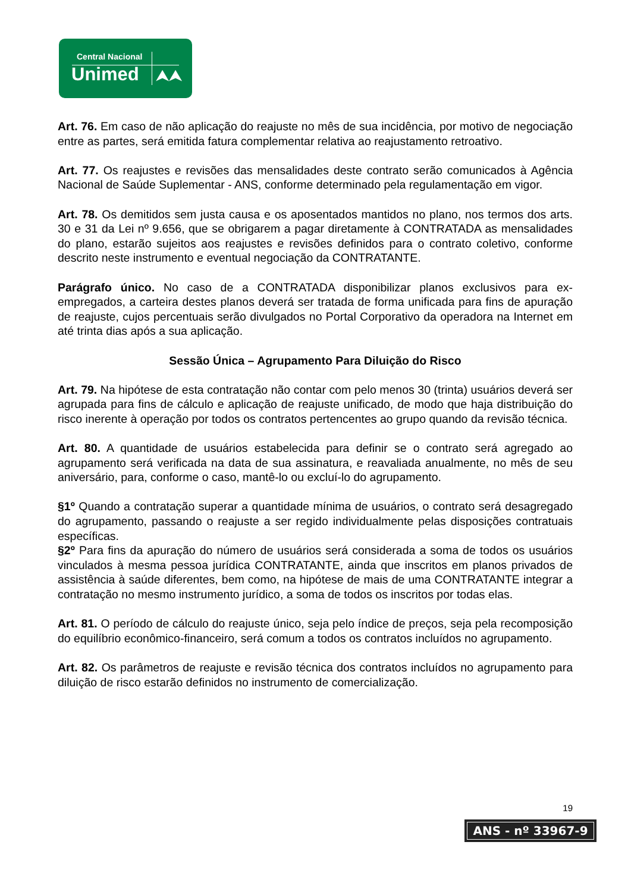Central Nacional
Unimed ⮝⮝
Art. 76. Em caso de não aplicação do reajuste no mês de sua incidência, por motivo de negociação entre as partes, será emitida fatura complementar relativa ao reajustamento retroativo.
Art. 77. Os reajustes e revisões das mensalidades deste contrato serão comunicados à Agência Nacional de Saúde Suplementar - ANS, conforme determinado pela regulamentação em vigor.
Art. 78. Os demitidos sem justa causa e os aposentados mantidos no plano, nos termos dos arts. 30 e 31 da Lei nº 9.656, que se obrigarem a pagar diretamente à CONTRATADA as mensalidades do plano, estarão sujeitos aos reajustes e revisões definidos para o contrato coletivo, conforme descrito neste instrumento e eventual negociação da CONTRATANTE.
Parágrafo único. No caso de a CONTRATADA disponibilizar planos exclusivos para ex-empregados, a carteira destes planos deverá ser tratada de forma unificada para fins de apuração de reajuste, cujos percentuais serão divulgados no Portal Corporativo da operadora na Internet em até trinta dias após a sua aplicação.
Sessão Única – Agrupamento Para Diluição do Risco
Art. 79. Na hipótese de esta contratação não contar com pelo menos 30 (trinta) usuários deverá ser agrupada para fins de cálculo e aplicação de reajuste unificado, de modo que haja distribuição do risco inerente à operação por todos os contratos pertencentes ao grupo quando da revisão técnica.
Art. 80. A quantidade de usuários estabelecida para definir se o contrato será agregado ao agrupamento será verificada na data de sua assinatura, e reavaliada anualmente, no mês de seu aniversário, para, conforme o caso, mantê-lo ou excluí-lo do agrupamento.
§1º Quando a contratação superar a quantidade mínima de usuários, o contrato será desagregado do agrupamento, passando o reajuste a ser regido individualmente pelas disposições contratuais específicas.
§2º Para fins da apuração do número de usuários será considerada a soma de todos os usuários vinculados à mesma pessoa jurídica CONTRATANTE, ainda que inscritos em planos privados de assistência à saúde diferentes, bem como, na hipótese de mais de uma CONTRATANTE integrar a contratação no mesmo instrumento jurídico, a soma de todos os inscritos por todas elas.
Art. 81. O período de cálculo do reajuste único, seja pelo índice de preços, seja pela recomposição do equilíbrio econômico-financeiro, será comum a todos os contratos incluídos no agrupamento.
Art. 82. Os parâmetros de reajuste e revisão técnica dos contratos incluídos no agrupamento para diluição de risco estarão definidos no instrumento de comercialização.
19
ANS - nº 33967-9